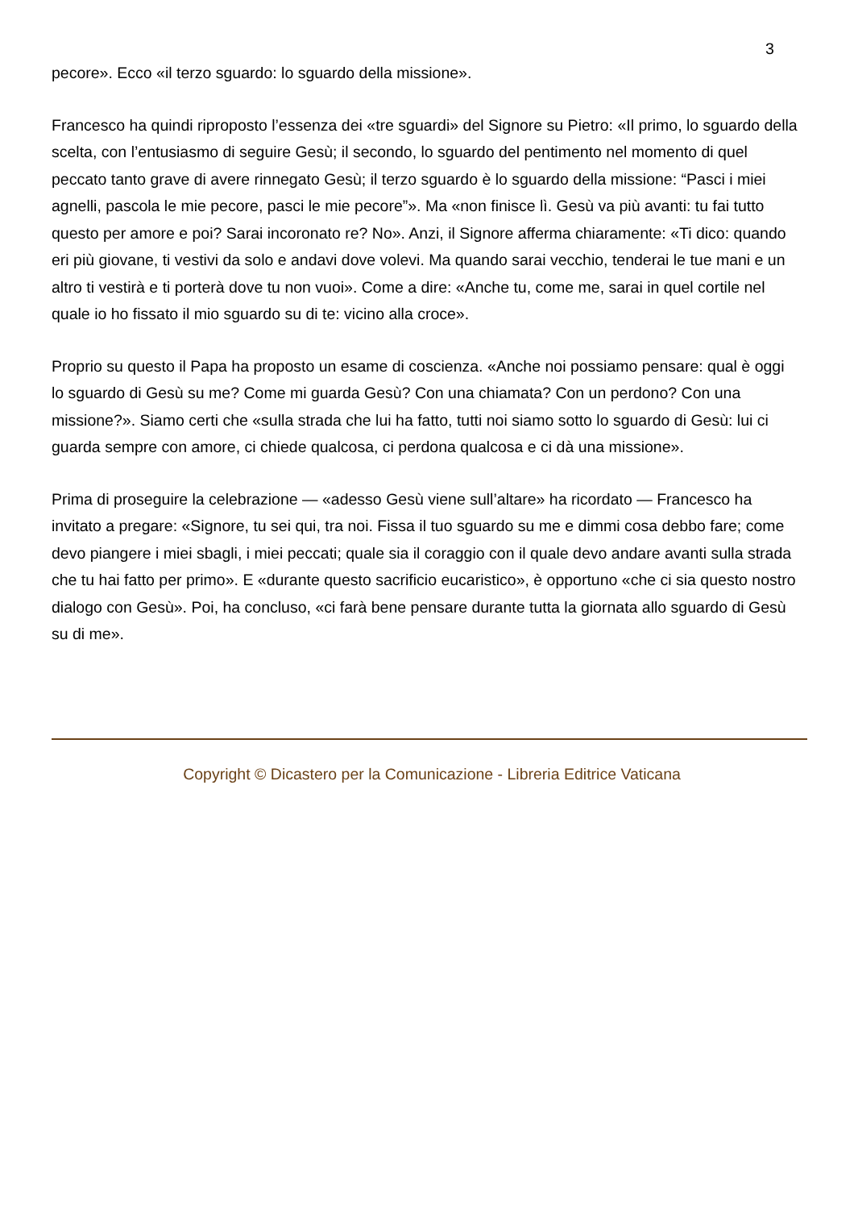3
pecore». Ecco «il terzo sguardo: lo sguardo della missione».
Francesco ha quindi riproposto l’essenza dei «tre sguardi» del Signore su Pietro: «Il primo, lo sguardo della scelta, con l’entusiasmo di seguire Gesù; il secondo, lo sguardo del pentimento nel momento di quel peccato tanto grave di avere rinnegato Gesù; il terzo sguardo è lo sguardo della missione: “Pasci i miei agnelli, pascola le mie pecore, pasci le mie pecore”». Ma «non finisce lì. Gesù va più avanti: tu fai tutto questo per amore e poi? Sarai incoronato re? No». Anzi, il Signore afferma chiaramente: «Ti dico: quando eri più giovane, ti vestivi da solo e andavi dove volevi. Ma quando sarai vecchio, tenderai le tue mani e un altro ti vestirà e ti porterà dove tu non vuoi». Come a dire: «Anche tu, come me, sarai in quel cortile nel quale io ho fissato il mio sguardo su di te: vicino alla croce».
Proprio su questo il Papa ha proposto un esame di coscienza. «Anche noi possiamo pensare: qual è oggi lo sguardo di Gesù su me? Come mi guarda Gesù? Con una chiamata? Con un perdono? Con una missione?». Siamo certi che «sulla strada che lui ha fatto, tutti noi siamo sotto lo sguardo di Gesù: lui ci guarda sempre con amore, ci chiede qualcosa, ci perdona qualcosa e ci dà una missione».
Prima di proseguire la celebrazione — «adesso Gesù viene sull’altare» ha ricordato — Francesco ha invitato a pregare: «Signore, tu sei qui, tra noi. Fissa il tuo sguardo su me e dimmi cosa debbo fare; come devo piangere i miei sbagli, i miei peccati; quale sia il coraggio con il quale devo andare avanti sulla strada che tu hai fatto per primo». E «durante questo sacrificio eucaristico», è opportuno «che ci sia questo nostro dialogo con Gesù». Poi, ha concluso, «ci farà bene pensare durante tutta la giornata allo sguardo di Gesù su di me».
Copyright © Dicastero per la Comunicazione - Libreria Editrice Vaticana